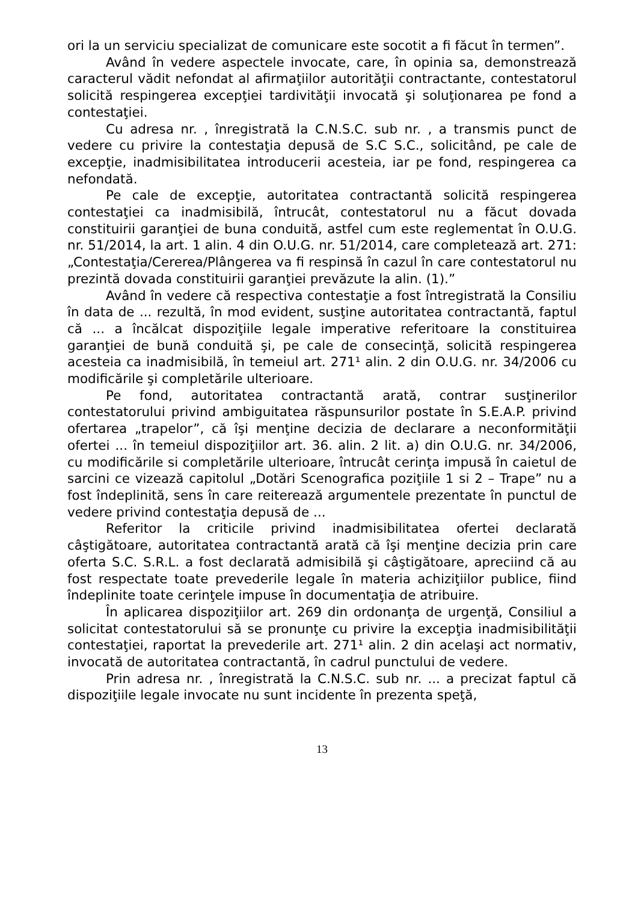ori la un serviciu specializat de comunicare este socotit a fi făcut în termen”.
Având în vedere aspectele invocate, care, în opinia sa, demonstrează caracterul vădit nefondat al afirmaţiilor autorităţii contractante, contestatorul solicită respingerea excepţiei tardivităţii invocată şi soluţionarea pe fond a contestaţiei.
Cu adresa nr. , înregistrată la C.N.S.C. sub nr. , a transmis punct de vedere cu privire la contestaţia depusă de S.C S.C., solicitând, pe cale de excepţie, inadmisibilitatea introducerii acesteia, iar pe fond, respingerea ca nefondată.
Pe cale de excepţie, autoritatea contractantă solicită respingerea contestaţiei ca inadmisibilă, întrucât, contestatorul nu a făcut dovada constituirii garanţiei de buna conduită, astfel cum este reglementat în O.U.G. nr. 51/2014, la art. 1 alin. 4 din O.U.G. nr. 51/2014, care completează art. 271: „Contestaţia/Cererea/Plângerea va fi respinsă în cazul în care contestatorul nu prezintă dovada constituirii garanţiei prevăzute la alin. (1).”
Având în vedere că respectiva contestaţie a fost întregistrată la Consiliu în data de ... rezultă, în mod evident, susţine autoritatea contractantă, faptul că ... a încălcat dispoziţiile legale imperative referitoare la constituirea garanţiei de bună conduită şi, pe cale de consecinţă, solicită respingerea acesteia ca inadmisibilă, în temeiul art. 271¹ alin. 2 din O.U.G. nr. 34/2006 cu modificările şi completările ulterioare.
Pe fond, autoritatea contractantă arată, contrar susţinerilor contestatorului privind ambiguitatea răspunsurilor postate în S.E.A.P. privind ofertarea „trapelor”, că îşi menţine decizia de declarare a neconformităţii ofertei ... în temeiul dispoziţiilor art. 36. alin. 2 lit. a) din O.U.G. nr. 34/2006, cu modificările si completările ulterioare, întrucât cerinţa impusă în caietul de sarcini ce vizează capitolul „Dotări Scenografica poziţiile 1 si 2 – Trape” nu a fost îndeplinită, sens în care reiterează argumentele prezentate în punctul de vedere privind contestaţia depusă de ...
Referitor la criticile privind inadmisibilitatea ofertei declarată câştigătoare, autoritatea contractantă arată că îşi menţine decizia prin care oferta S.C. S.R.L. a fost declarată admisibilă şi câştigătoare, apreciind că au fost respectate toate prevederile legale în materia achiziţiilor publice, fiind îndeplinite toate cerinţele impuse în documentaţia de atribuire.
În aplicarea dispoziţiilor art. 269 din ordonanţa de urgenţă, Consiliul a solicitat contestatorului să se pronunţe cu privire la excepţia inadmisibilităţii contestaţiei, raportat la prevederile art. 271¹ alin. 2 din acelaşi act normativ, invocată de autoritatea contractantă, în cadrul punctului de vedere.
Prin adresa nr. , înregistrată la C.N.S.C. sub nr. ... a precizat faptul că dispoziţiile legale invocate nu sunt incidente în prezenta speţă,
13